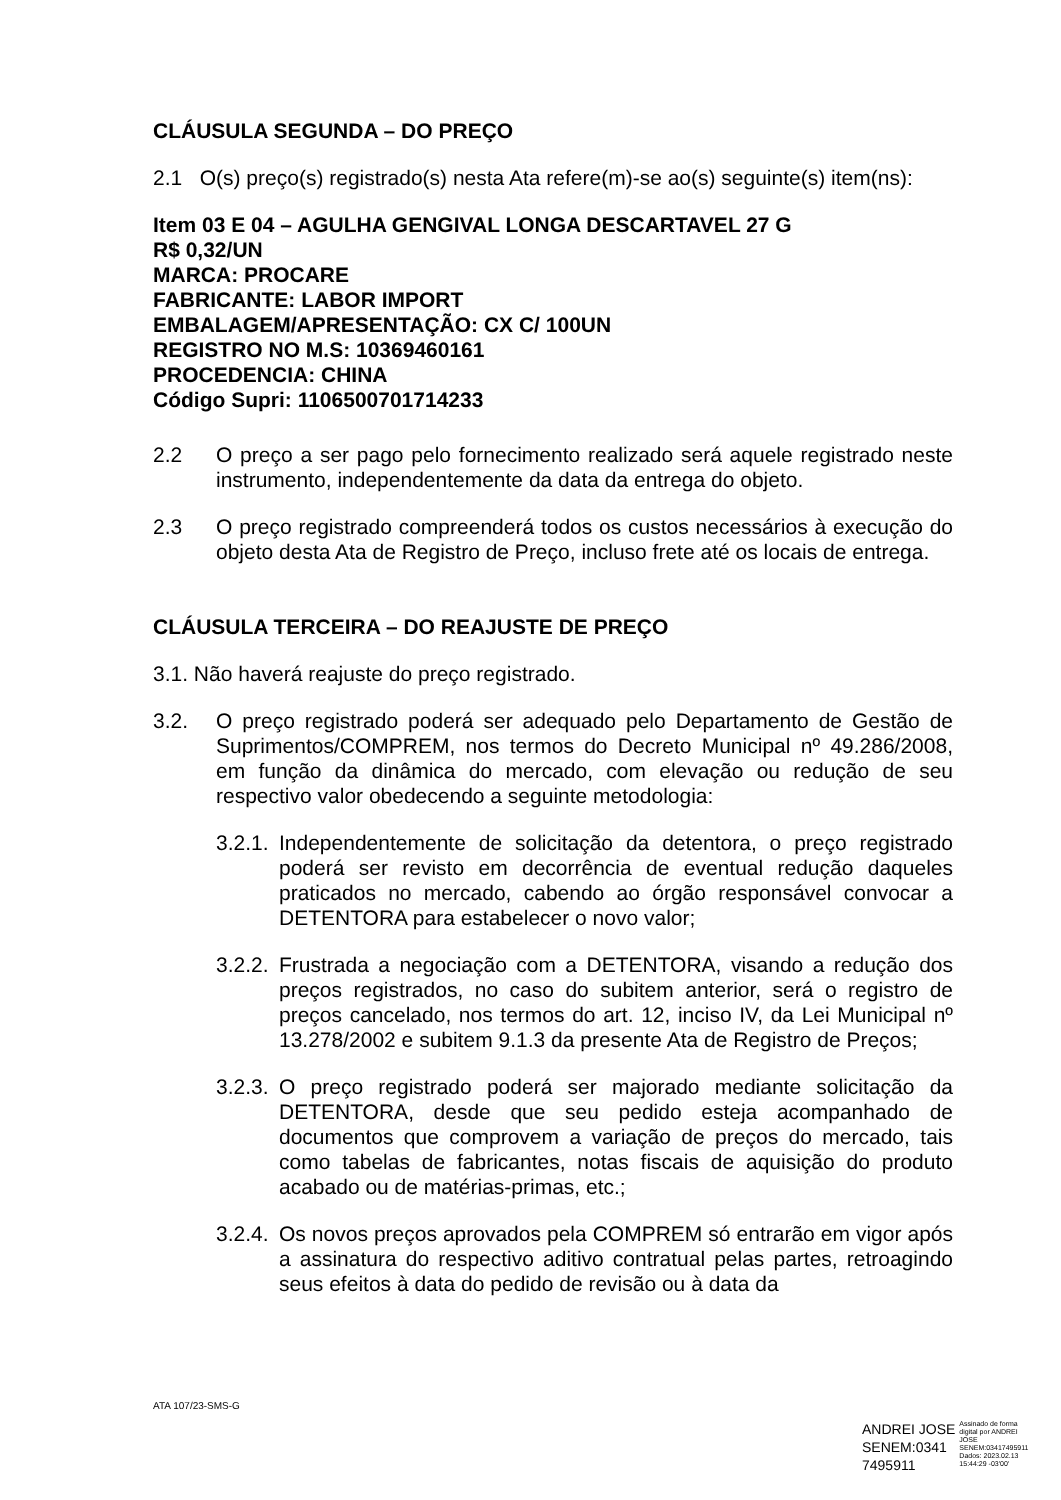CLÁUSULA SEGUNDA – DO PREÇO
2.1 O(s) preço(s) registrado(s) nesta Ata refere(m)-se ao(s) seguinte(s) item(ns):
Item 03 E 04 – AGULHA GENGIVAL LONGA DESCARTAVEL 27 G
R$ 0,32/UN
MARCA: PROCARE
FABRICANTE: LABOR IMPORT
EMBALAGEM/APRESENTAÇÃO: CX C/ 100UN
REGISTRO NO M.S: 10369460161
PROCEDENCIA: CHINA
Código Supri: 1106500701714233
2.2 O preço a ser pago pelo fornecimento realizado será aquele registrado neste instrumento, independentemente da data da entrega do objeto.
2.3 O preço registrado compreenderá todos os custos necessários à execução do objeto desta Ata de Registro de Preço, incluso frete até os locais de entrega.
CLÁUSULA TERCEIRA – DO REAJUSTE DE PREÇO
3.1. Não haverá reajuste do preço registrado.
3.2. O preço registrado poderá ser adequado pelo Departamento de Gestão de Suprimentos/COMPREM, nos termos do Decreto Municipal nº 49.286/2008, em função da dinâmica do mercado, com elevação ou redução de seu respectivo valor obedecendo a seguinte metodologia:
3.2.1. Independentemente de solicitação da detentora, o preço registrado poderá ser revisto em decorrência de eventual redução daqueles praticados no mercado, cabendo ao órgão responsável convocar a DETENTORA para estabelecer o novo valor;
3.2.2. Frustrada a negociação com a DETENTORA, visando a redução dos preços registrados, no caso do subitem anterior, será o registro de preços cancelado, nos termos do art. 12, inciso IV, da Lei Municipal nº 13.278/2002 e subitem 9.1.3 da presente Ata de Registro de Preços;
3.2.3. O preço registrado poderá ser majorado mediante solicitação da DETENTORA, desde que seu pedido esteja acompanhado de documentos que comprovem a variação de preços do mercado, tais como tabelas de fabricantes, notas fiscais de aquisição do produto acabado ou de matérias-primas, etc.;
3.2.4. Os novos preços aprovados pela COMPREM só entrarão em vigor após a assinatura do respectivo aditivo contratual pelas partes, retroagindo seus efeitos à data do pedido de revisão ou à data da
ATA 107/23-SMS-G
ANDREI JOSE
SENEM:0341
7495911
Assinado de forma
digital por ANDREI
JOSE
SENEM:03417495911
Dados: 2023.02.13
15:44:29 -03'00'